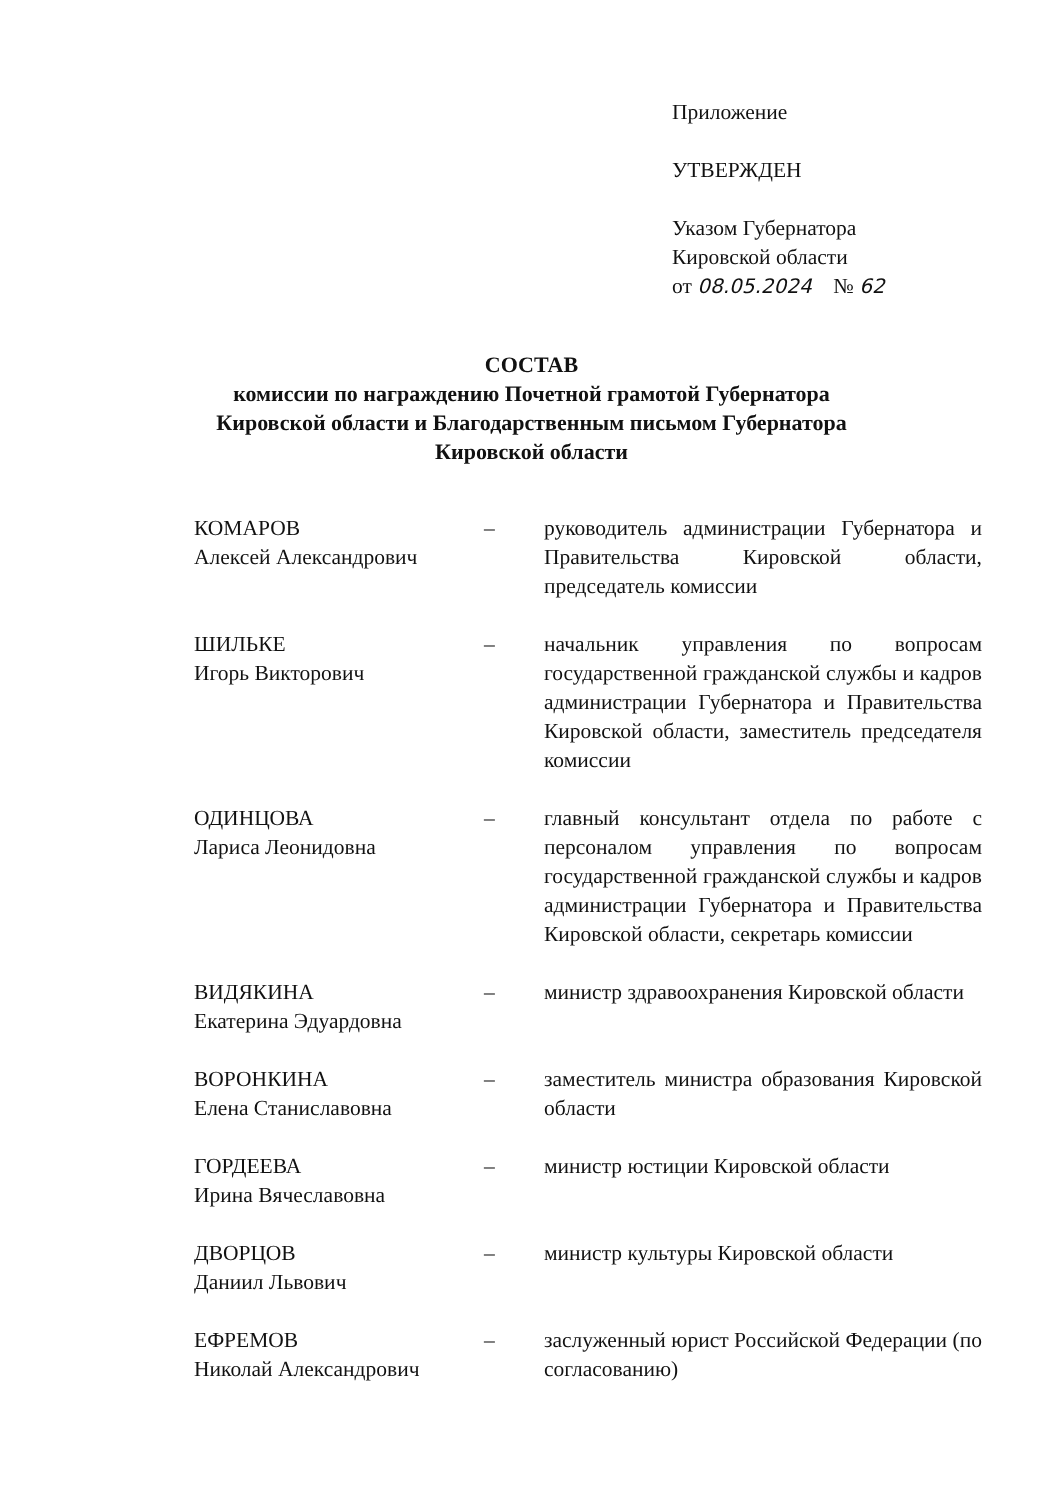Приложение
УТВЕРЖДЕН
Указом Губернатора
Кировской области
от 08.05.2024 № 62
СОСТАВ
комиссии по награждению Почетной грамотой Губернатора
Кировской области и Благодарственным письмом Губернатора
Кировской области
КОМАРОВ
Алексей Александрович
– руководитель администрации Губернатора и Правительства Кировской области, председатель комиссии
ШИЛЬКЕ
Игорь Викторович
– начальник управления по вопросам государственной гражданской службы и кадров администрации Губернатора и Правительства Кировской области, заместитель председателя комиссии
ОДИНЦОВА
Лариса Леонидовна
– главный консультант отдела по работе с персоналом управления по вопросам государственной гражданской службы и кадров администрации Губернатора и Правительства Кировской области, секретарь комиссии
ВИДЯКИНА
Екатерина Эдуардовна
– министр здравоохранения Кировской области
ВОРОНКИНА
Елена Станиславовна
– заместитель министра образования Кировской области
ГОРДЕЕВА
Ирина Вячеславовна
– министр юстиции Кировской области
ДВОРЦОВ
Даниил Львович
– министр культуры Кировской области
ЕФРЕМОВ
Николай Александрович
– заслуженный юрист Российской Федерации (по согласованию)